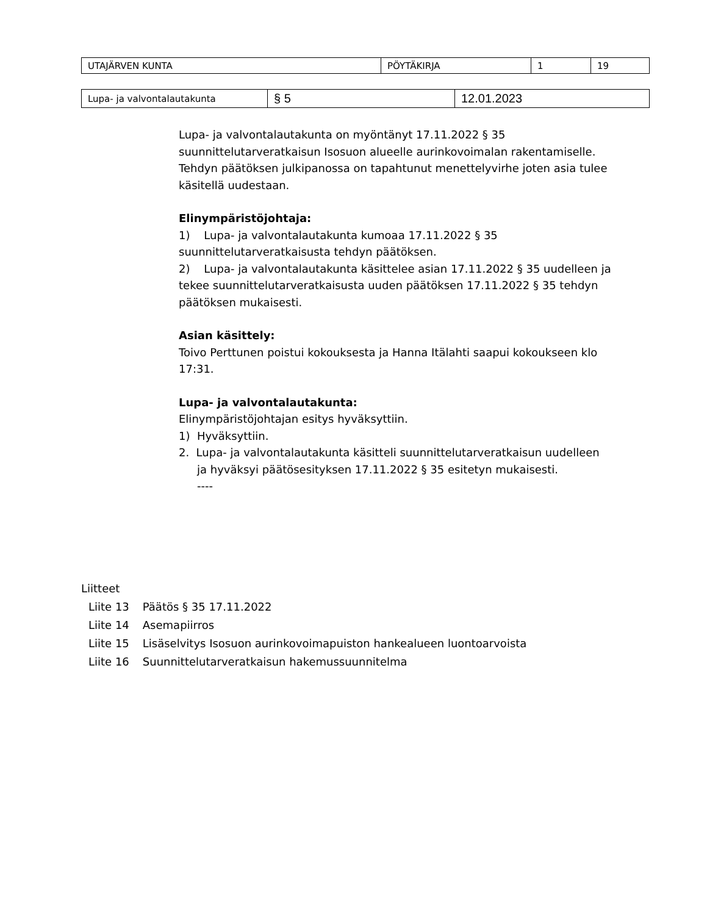| UTAJÄRVEN KUNTA | PÖYTÄKIRJA | 1 | 19 |
| Lupa- ja valvontalautakunta | § 5 | 12.01.2023 |
Lupa- ja valvontalautakunta on myöntänyt 17.11.2022 § 35 suunnittelutarveratkaisun Isosuon alueelle aurinkovoimalan rakentamiselle. Tehdyn päätöksen julkipanossa on tapahtunut menettelyvirhe joten asia tulee käsitellä uudestaan.
Elinympäristöjohtaja:
1) Lupa- ja valvontalautakunta kumoaa 17.11.2022 § 35 suunnittelutarveratkaisusta tehdyn päätöksen.
2) Lupa- ja valvontalautakunta käsittelee asian 17.11.2022 § 35 uudelleen ja tekee suunnittelutarveratkaisusta uuden päätöksen 17.11.2022 § 35 tehdyn päätöksen mukaisesti.
Asian käsittely:
Toivo Perttunen poistui kokouksesta ja Hanna Itälahti saapui kokoukseen klo 17:31.
Lupa- ja valvontalautakunta:
Elinympäristöjohtajan esitys hyväksyttiin.
1) Hyväksyttiin.
2. Lupa- ja valvontalautakunta käsitteli suunnittelutarveratkaisun uudelleen
ja hyväksyi päätösesityksen 17.11.2022 § 35 esitetyn mukaisesti.
----
Liitteet
| Liite 13 | Päätös § 35 17.11.2022 |
| Liite 14 | Asemapiirros |
| Liite 15 | Lisäselvitys Isosuon aurinkovoimapuiston hankealueen luontoarvoista |
| Liite 16 | Suunnittelutarveratkaisun hakemussuunnitelma |